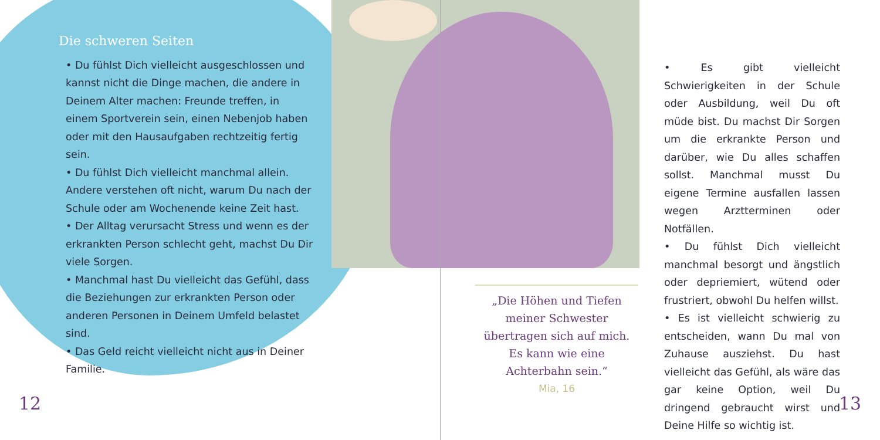Die schweren Seiten
• Du fühlst Dich vielleicht ausgeschlossen und kannst nicht die Dinge machen, die andere in Deinem Alter machen: Freunde treffen, in einem Sportverein sein, einen Nebenjob haben oder mit den Hausaufgaben rechtzeitig fertig sein.
• Du fühlst Dich vielleicht manchmal allein. Andere verstehen oft nicht, warum Du nach der Schule oder am Wochenende keine Zeit hast.
• Der Alltag verursacht Stress und wenn es der erkrankten Person schlecht geht, machst Du Dir viele Sorgen.
• Manchmal hast Du vielleicht das Gefühl, dass die Beziehungen zur erkrankten Person oder anderen Personen in Deinem Umfeld belastet sind.
• Das Geld reicht vielleicht nicht aus in Deiner Familie.
„Die Höhen und Tiefen meiner Schwester übertragen sich auf mich. Es kann wie eine Achterbahn sein.“
Mia, 16
• Es gibt vielleicht Schwierigkeiten in der Schule oder Ausbildung, weil Du oft müde bist. Du machst Dir Sorgen um die erkrankte Person und darüber, wie Du alles schaffen sollst. Manchmal musst Du eigene Termine ausfallen lassen wegen Arztterminen oder Notfällen.
• Du fühlst Dich vielleicht manchmal besorgt und ängstlich oder depriemiert, wütend oder frustriert, obwohl Du helfen willst.
• Es ist vielleicht schwierig zu entscheiden, wann Du mal von Zuhause ausziehst. Du hast vielleicht das Gefühl, als wäre das gar keine Option, weil Du dringend gebraucht wirst und Deine Hilfe so wichtig ist.
12 13